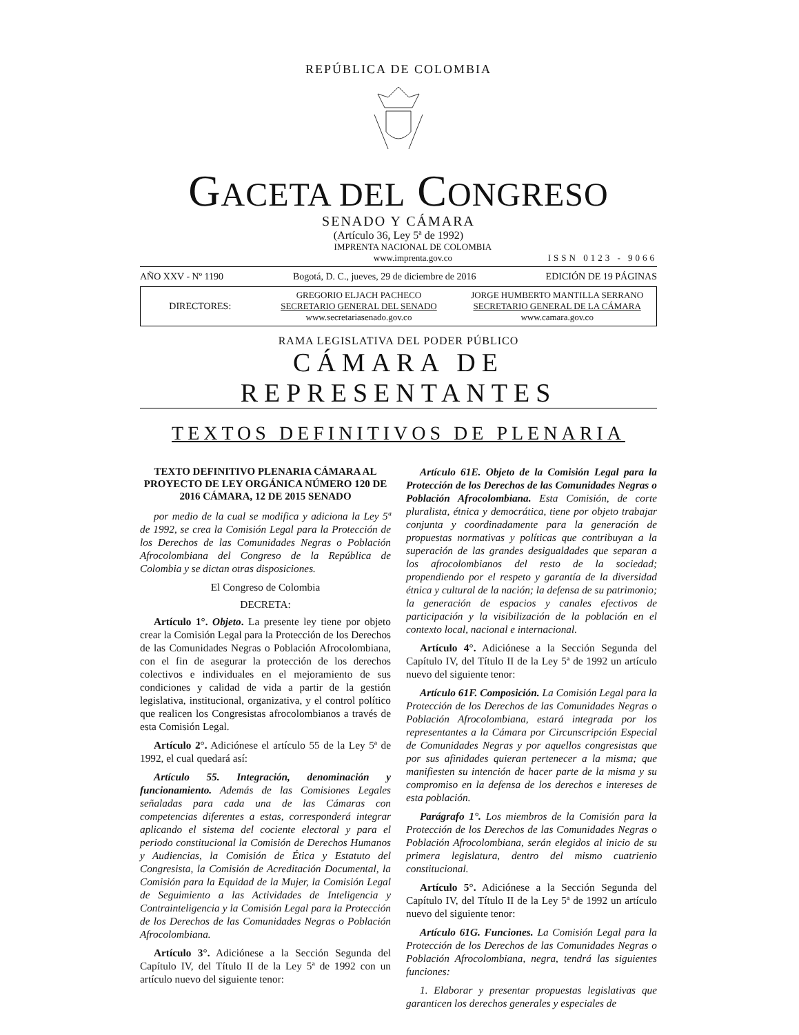REPÚBLICA DE COLOMBIA
GACETA DEL CONGRESO
SENADO Y CÁMARA
(Artículo 36, Ley 5ª de 1992)
IMPRENTA NACIONAL DE COLOMBIA
www.imprenta.gov.co
ISSN 0123 - 9066
AÑO XXV - Nº 1190 Bogotá, D. C., jueves, 29 de diciembre de 2016 EDICIÓN DE 19 PÁGINAS
DIRECTORES:
GREGORIO ELJACH PACHECO
SECRETARIO GENERAL DEL SENADO
www.secretariasenado.gov.co
JORGE HUMBERTO MANTILLA SERRANO
SECRETARIO GENERAL DE LA CÁMARA
www.camara.gov.co
RAMA LEGISLATIVA DEL PODER PÚBLICO
CÁMARA DE REPRESENTANTES
TEXTOS DEFINITIVOS DE PLENARIA
TEXTO DEFINITIVO PLENARIA CÁMARA AL PROYECTO DE LEY ORGÁNICA NÚMERO 120 DE 2016 CÁMARA, 12 DE 2015 SENADO
por medio de la cual se modifica y adiciona la Ley 5ª de 1992, se crea la Comisión Legal para la Protección de los Derechos de las Comunidades Negras o Población Afrocolombiana del Congreso de la República de Colombia y se dictan otras disposiciones.
El Congreso de Colombia
DECRETA:
Artículo 1°. Objeto. La presente ley tiene por objeto crear la Comisión Legal para la Protección de los Derechos de las Comunidades Negras o Población Afrocolombiana, con el fin de asegurar la protección de los derechos colectivos e individuales en el mejoramiento de sus condiciones y calidad de vida a partir de la gestión legislativa, institucional, organizativa, y el control político que realicen los Congresistas afrocolombianos a través de esta Comisión Legal.
Artículo 2°. Adiciónese el artículo 55 de la Ley 5ª de 1992, el cual quedará así:
Artículo 55. Integración, denominación y funcionamiento. Además de las Comisiones Legales señaladas para cada una de las Cámaras con competencias diferentes a estas, corresponderá integrar aplicando el sistema del cociente electoral y para el periodo constitucional la Comisión de Derechos Humanos y Audiencias, la Comisión de Ética y Estatuto del Congresista, la Comisión de Acreditación Documental, la Comisión para la Equidad de la Mujer, la Comisión Legal de Seguimiento a las Actividades de Inteligencia y Contrainteligencia y la Comisión Legal para la Protección de los Derechos de las Comunidades Negras o Población Afrocolombiana.
Artículo 3°. Adiciónese a la Sección Segunda del Capítulo IV, del Título II de la Ley 5ª de 1992 con un artículo nuevo del siguiente tenor:
Artículo 61E. Objeto de la Comisión Legal para la Protección de los Derechos de las Comunidades Negras o Población Afrocolombiana. Esta Comisión, de corte pluralista, étnica y democrática, tiene por objeto trabajar conjunta y coordinadamente para la generación de propuestas normativas y políticas que contribuyan a la superación de las grandes desigualdades que separan a los afrocolombianos del resto de la sociedad; propendiendo por el respeto y garantía de la diversidad étnica y cultural de la nación; la defensa de su patrimonio; la generación de espacios y canales efectivos de participación y la visibilización de la población en el contexto local, nacional e internacional.
Artículo 4°. Adiciónese a la Sección Segunda del Capítulo IV, del Título II de la Ley 5ª de 1992 un artículo nuevo del siguiente tenor:
Artículo 61F. Composición. La Comisión Legal para la Protección de los Derechos de las Comunidades Negras o Población Afrocolombiana, estará integrada por los representantes a la Cámara por Circunscripción Especial de Comunidades Negras y por aquellos congresistas que por sus afinidades quieran pertenecer a la misma; que manifiesten su intención de hacer parte de la misma y su compromiso en la defensa de los derechos e intereses de esta población.
Parágrafo 1°. Los miembros de la Comisión para la Protección de los Derechos de las Comunidades Negras o Población Afrocolombiana, serán elegidos al inicio de su primera legislatura, dentro del mismo cuatrienio constitucional.
Artículo 5°. Adiciónese a la Sección Segunda del Capítulo IV, del Título II de la Ley 5ª de 1992 un artículo nuevo del siguiente tenor:
Artículo 61G. Funciones. La Comisión Legal para la Protección de los Derechos de las Comunidades Negras o Población Afrocolombiana, negra, tendrá las siguientes funciones:
1. Elaborar y presentar propuestas legislativas que garanticen los derechos generales y especiales de